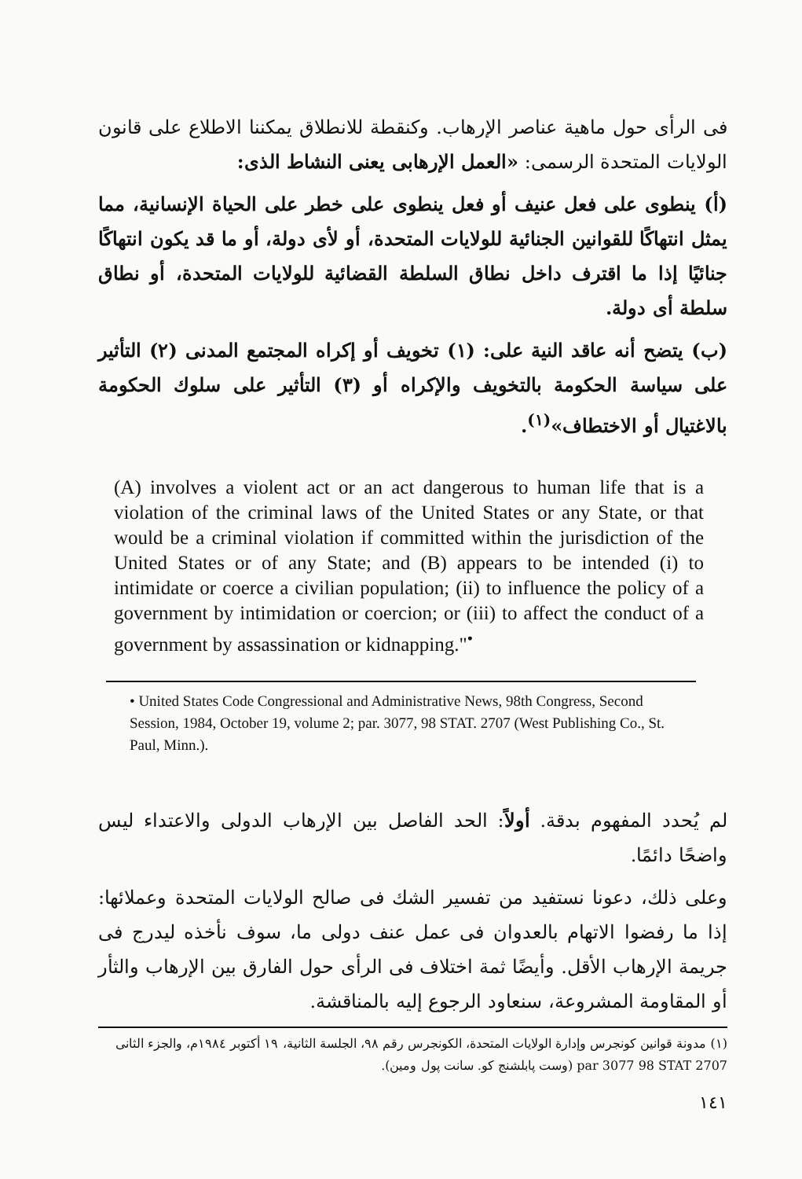فى الرأى حول ماهية عناصر الإرهاب. وكنقطة للانطلاق يمكننا الاطلاع على قانون الولايات المتحدة الرسمى: «العمل الإرهابى يعنى النشاط الذى:
(أ) ينطوى على فعل عنيف أو فعل ينطوى على خطر على الحياة الإنسانية، مما يمثل انتهاكًا للقوانين الجنائية للولايات المتحدة، أو لأى دولة، أو ما قد يكون انتهاكًا جنائيًا إذا ما اقترف داخل نطاق السلطة القضائية للولايات المتحدة، أو نطاق سلطة أى دولة.
(ب) يتضح أنه عاقد النية على: (١) تخويف أو إكراه المجتمع المدنى (٢) التأثير على سياسة الحكومة بالتخويف والإكراه أو (٣) التأثير على سلوك الحكومة بالاغتيال أو الاختطاف»<sup>(١)</sup>.
(A) involves a violent act or an act dangerous to human life that is a violation of the criminal laws of the United States or any State, or that would be a criminal violation if committed within the jurisdiction of the United States or of any State; and (B) appears to be intended (i) to intimidate or coerce a civilian population; (ii) to influence the policy of a government by intimidation or coercion; or (iii) to affect the conduct of a government by assassination or kidnapping."<sup>•</sup>
• United States Code Congressional and Administrative News, 98th Congress, Second Session, 1984, October 19, volume 2; par. 3077, 98 STAT. 2707 (West Publishing Co., St. Paul, Minn.).
لم يُحدد المفهوم بدقة. أولاً: الحد الفاصل بين الإرهاب الدولى والاعتداء ليس واضحًا دائمًا.
وعلى ذلك، دعونا نستفيد من تفسير الشك فى صالح الولايات المتحدة وعملائها: إذا ما رفضوا الاتهام بالعدوان فى عمل عنف دولى ما، سوف نأخذه ليدرج فى جريمة الإرهاب الأقل. وأيضًا ثمة اختلاف فى الرأى حول الفارق بين الإرهاب والثأر أو المقاومة المشروعة، سنعاود الرجوع إليه بالمناقشة.
(١) مدونة قوانين كونجرس وإدارة الولايات المتحدة، الكونجرس رقم ٩٨، الجلسة الثانية، ١٩ أكتوبر ١٩٨٤م، والجزء الثانى par 3077 98 STAT 2707 (وست پابلشنج كو. سانت پول ومين).
١٤١